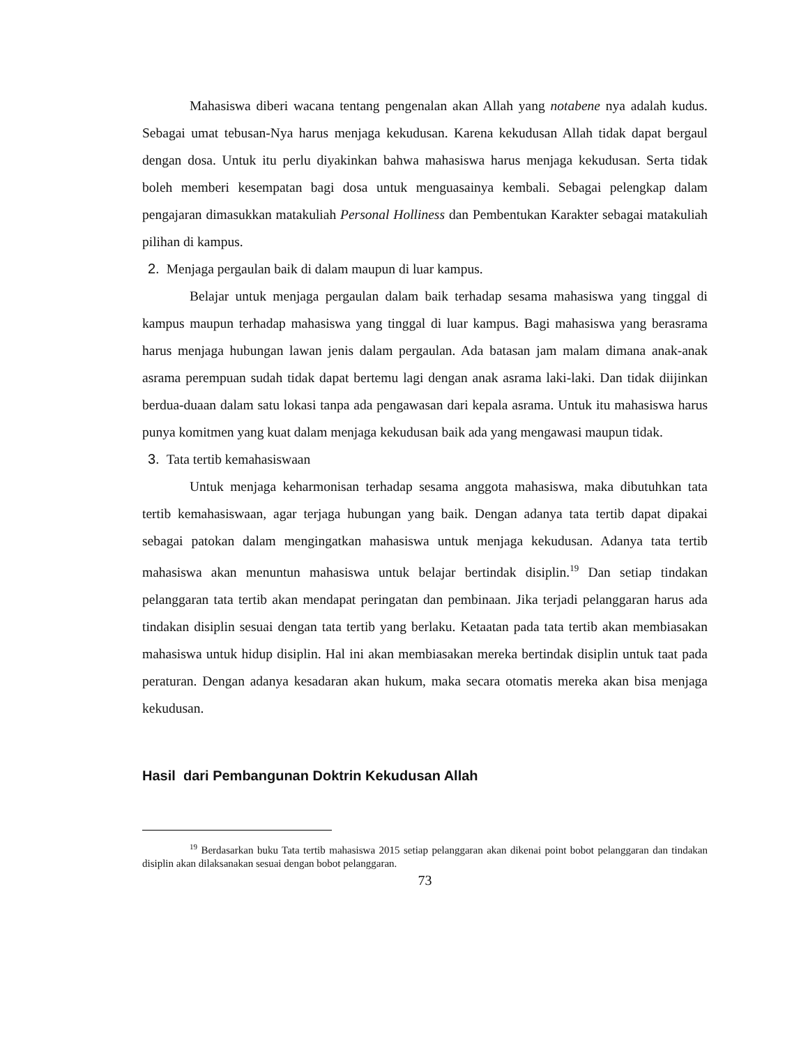Mahasiswa diberi wacana tentang pengenalan akan Allah yang notabene nya adalah kudus. Sebagai umat tebusan-Nya harus menjaga kekudusan. Karena kekudusan Allah tidak dapat bergaul dengan dosa. Untuk itu perlu diyakinkan bahwa mahasiswa harus menjaga kekudusan. Serta tidak boleh memberi kesempatan bagi dosa untuk menguasainya kembali. Sebagai pelengkap dalam pengajaran dimasukkan matakuliah Personal Holliness dan Pembentukan Karakter sebagai matakuliah pilihan di kampus.
2. Menjaga pergaulan baik di dalam maupun di luar kampus.
Belajar untuk menjaga pergaulan dalam baik terhadap sesama mahasiswa yang tinggal di kampus maupun terhadap mahasiswa yang tinggal di luar kampus. Bagi mahasiswa yang berasrama harus menjaga hubungan lawan jenis dalam pergaulan. Ada batasan jam malam dimana anak-anak asrama perempuan sudah tidak dapat bertemu lagi dengan anak asrama laki-laki. Dan tidak diijinkan berdua-duaan dalam satu lokasi tanpa ada pengawasan dari kepala asrama. Untuk itu mahasiswa harus punya komitmen yang kuat dalam menjaga kekudusan baik ada yang mengawasi maupun tidak.
3. Tata tertib kemahasiswaan
Untuk menjaga keharmonisan terhadap sesama anggota mahasiswa, maka dibutuhkan tata tertib kemahasiswaan, agar terjaga hubungan yang baik. Dengan adanya tata tertib dapat dipakai sebagai patokan dalam mengingatkan mahasiswa untuk menjaga kekudusan. Adanya tata tertib mahasiswa akan menuntun mahasiswa untuk belajar bertindak disiplin.<sup>19</sup> Dan setiap tindakan pelanggaran tata tertib akan mendapat peringatan dan pembinaan. Jika terjadi pelanggaran harus ada tindakan disiplin sesuai dengan tata tertib yang berlaku. Ketaatan pada tata tertib akan membiasakan mahasiswa untuk hidup disiplin. Hal ini akan membiasakan mereka bertindak disiplin untuk taat pada peraturan. Dengan adanya kesadaran akan hukum, maka secara otomatis mereka akan bisa menjaga kekudusan.
Hasil dari Pembangunan Doktrin Kekudusan Allah
<sup>19</sup> Berdasarkan buku Tata tertib mahasiswa 2015 setiap pelanggaran akan dikenai point bobot pelanggaran dan tindakan disiplin akan dilaksanakan sesuai dengan bobot pelanggaran.
73